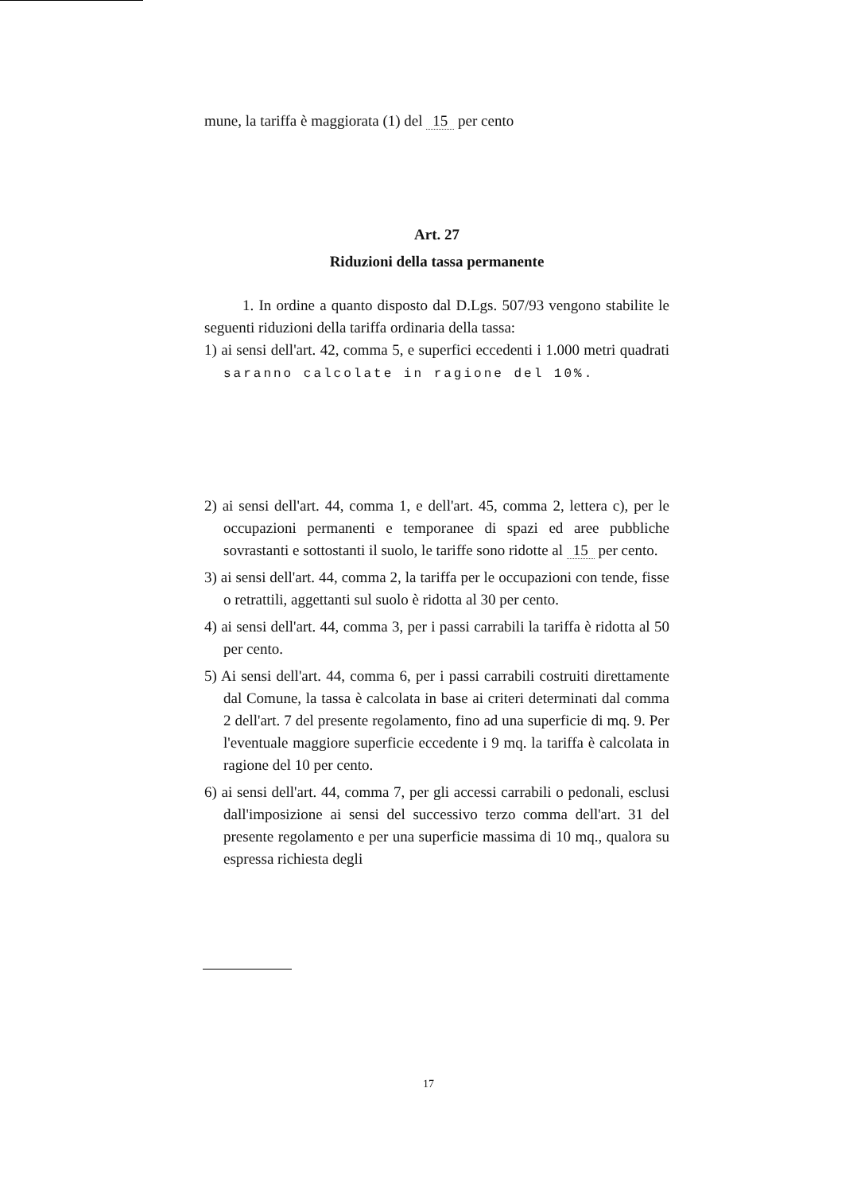mune, la tariffa è maggiorata (1) del 15 per cento
Art. 27
Riduzioni della tassa permanente
1. In ordine a quanto disposto dal D.Lgs. 507/93 vengono stabilite le seguenti riduzioni della tariffa ordinaria della tassa:
1) ai sensi dell'art. 42, comma 5, e superfici eccedenti i 1.000 metri quadrati saranno calcolate in ragione del 10%.
2) ai sensi dell'art. 44, comma 1, e dell'art. 45, comma 2, lettera c), per le occupazioni permanenti e temporanee di spazi ed aree pubbliche sovrastanti e sottostanti il suolo, le tariffe sono ridotte al 15 per cento.
3) ai sensi dell'art. 44, comma 2, la tariffa per le occupazioni con tende, fisse o retrattili, aggettanti sul suolo è ridotta al 30 per cento.
4) ai sensi dell'art. 44, comma 3, per i passi carrabili la tariffa è ridotta al 50 per cento.
5) Ai sensi dell'art. 44, comma 6, per i passi carrabili costruiti direttamente dal Comune, la tassa è calcolata in base ai criteri determinati dal comma 2 dell'art. 7 del presente regolamento, fino ad una superficie di mq. 9. Per l'eventuale maggiore superficie eccedente i 9 mq. la tariffa è calcolata in ragione del 10 per cento.
6) ai sensi dell'art. 44, comma 7, per gli accessi carrabili o pedonali, esclusi dall'imposizione ai sensi del successivo terzo comma dell'art. 31 del presente regolamento e per una superficie massima di 10 mq., qualora su espressa richiesta degli
17